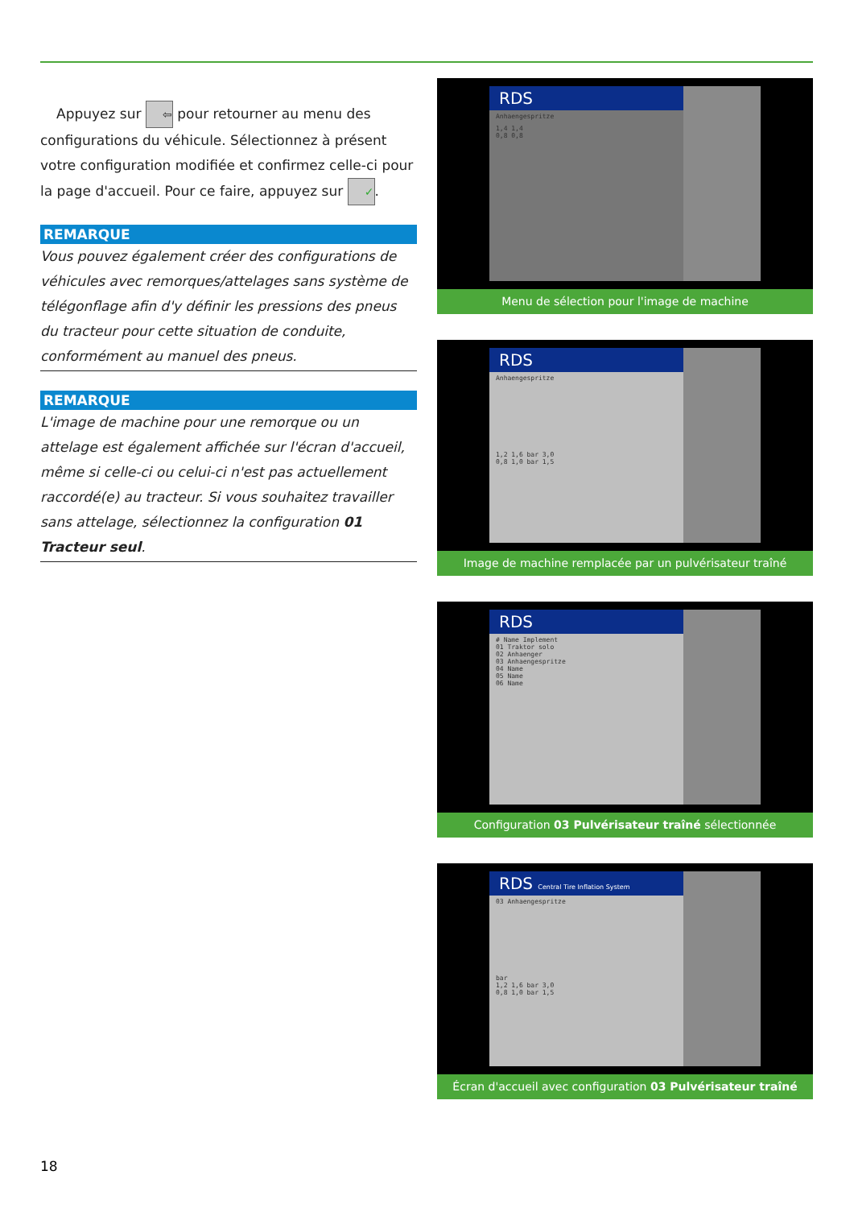Appuyez sur ⇦ pour retourner au menu des configurations du véhicule. Sélectionnez à présent votre configuration modifiée et confirmez celle-ci pour la page d'accueil. Pour ce faire, appuyez sur ✓.
REMARQUE
Vous pouvez également créer des configurations de véhicules avec remorques/attelages sans système de télégonflage afin d'y définir les pressions des pneus du tracteur pour cette situation de conduite, conformément au manuel des pneus.
REMARQUE
L'image de machine pour une remorque ou un attelage est également affichée sur l'écran d'accueil, même si celle-ci ou celui-ci n'est pas actuellement raccordé(e) au tracteur. Si vous souhaitez travailler sans attelage, sélectionnez la configuration 01 Tracteur seul.
RDS
Anhaengespritze
1,4 1,4
0,8 0,8
Menu de sélection pour l'image de machine
RDS
Anhaengespritze
1,2 1,6 bar 3,0
0,8 1,0 bar 1,5
Image de machine remplacée par un pulvérisateur traîné
RDS
# Name Implement
01 Traktor solo
02 Anhaenger
03 Anhaengespritze
04 Name
05 Name
06 Name
Configuration 03 Pulvérisateur traîné sélectionnée
RDS Central Tire Inflation System
03 Anhaengespritze
bar
1,2 1,6 bar 3,0
0,8 1,0 bar 1,5
Écran d'accueil avec configuration 03 Pulvérisateur traîné
18